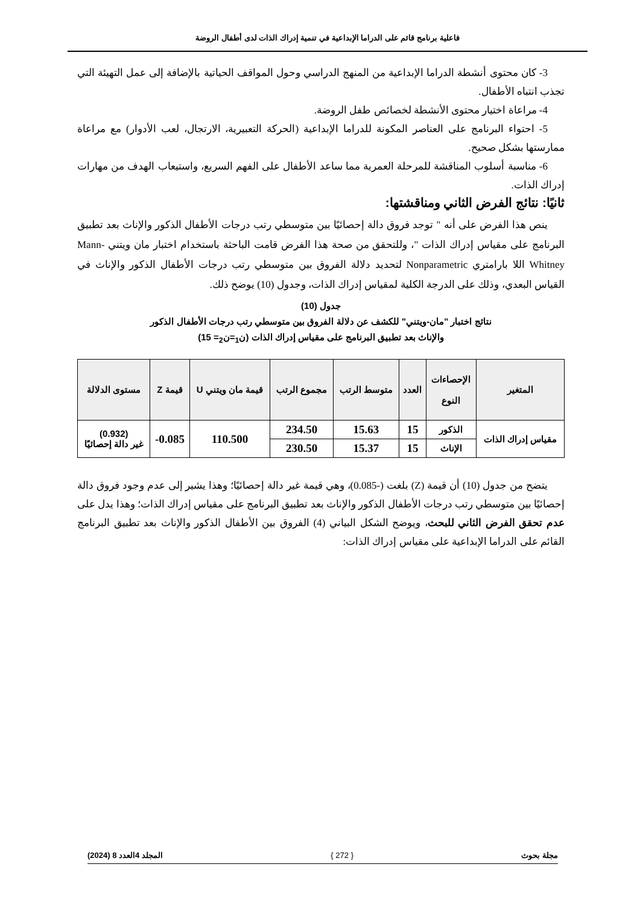فاعلية برنامج قائم على الدراما الإبداعية في تنمية إدراك الذات لدى أطفال الروضة
3- كان محتوى أنشطة الدراما الإبداعية من المنهج الدراسي وحول المواقف الحياتية بالإضافة إلى عمل التهيئة التي تجذب انتباه الأطفال.
4- مراعاة اختيار محتوى الأنشطة لخصائص طفل الروضة.
5- احتواء البرنامج على العناصر المكونة للدراما الإبداعية (الحركة التعبيرية، الارتجال، لعب الأدوار) مع مراعاة ممارستها بشكل صحيح.
6- مناسبة أسلوب المناقشة للمرحلة العمرية مما ساعد الأطفال على الفهم السريع، واستيعاب الهدف من مهارات إدراك الذات.
ثانيًا: نتائج الفرض الثاني ومناقشتها:
ينص هذا الفرض على أنه " توجد فروق دالة إحصائيًا بين متوسطي رتب درجات الأطفال الذكور والإناث بعد تطبيق البرنامج على مقياس إدراك الذات "، وللتحقق من صحة هذا الفرض قامت الباحثة باستخدام اختبار مان ويتني Mann-Whitney اللا بارامتري Nonparametric لتحديد دلالة الفروق بين متوسطي رتب درجات الأطفال الذكور والإناث في القياس البعدي، وذلك على الدرجة الكلية لمقياس إدراك الذات، وجدول (10) يوضح ذلك.
جدول (10)
نتائج اختبار "مان-ويتني" للكشف عن دلالة الفروق بين متوسطي رتب درجات الأطفال الذكور
والإناث بعد تطبيق البرنامج على مقياس إدراك الذات (ن<sub>1</sub>=ن<sub>2</sub>= 15)
| المتغير | الإحصاءات النوع | العدد | متوسط الرتب | مجموع الرتب | قيمة مان ويتني U | قيمة Z | مستوى الدلالة |
| --- | --- | --- | --- | --- | --- | --- | --- |
| مقياس إدراك الذات | الذكور | 15 | 15.63 | 234.50 | 110.500 | 0.085- | (0.932) غير دالة إحصائيًا |
| | الإناث | 15 | 15.37 | 230.50 | | | |
يتضح من جدول (10) أن قيمة (Z) بلغت (-0.085)، وهي قيمة غير دالة إحصائيًا؛ وهذا يشير إلى عدم وجود فروق دالة إحصائيًا بين متوسطي رتب درجات الأطفال الذكور والإناث بعد تطبيق البرنامج على مقياس إدراك الذات؛ وهذا يدل على عدم تحقق الفرض الثاني للبحث، ويوضح الشكل البياني (4) الفروق بين الأطفال الذكور والإناث بعد تطبيق البرنامج القائم على الدراما الإبداعية على مقياس إدراك الذات:
مجلة بحوث { 272 } المجلد 4العدد 8 (2024)